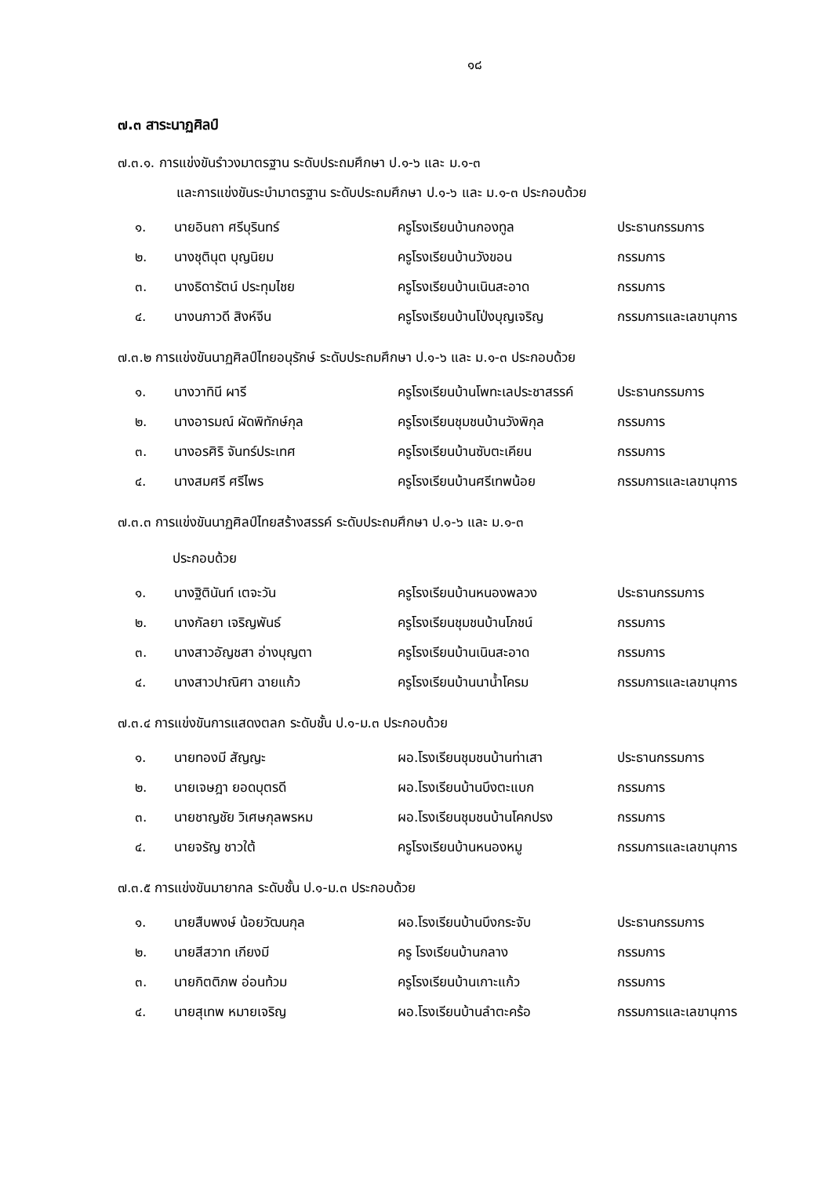๑๘
๗.๓ สาระนาฏศิลป์
๗.๓.๑. การแข่งขันรำวงมาตรฐาน ระดับประถมศึกษา ป.๑-๖ และ ม.๑-๓
และการแข่งขันระบำมาตรฐาน ระดับประถมศึกษา ป.๑-๖ และ ม.๑-๓ ประกอบด้วย
| ๑. | นายอินถา ศรีบุรินทร์ | ครูโรงเรียนบ้านกองทูล | ประธานกรรมการ |
| ๒. | นางชุตินุต บุญนิยม | ครูโรงเรียนบ้านวังขอน | กรรมการ |
| ๓. | นางธิดารัตน์ ประทุมไชย | ครูโรงเรียนบ้านเนินสะอาด | กรรมการ |
| ๔. | นางนภาวดี สิงห์จีน | ครูโรงเรียนบ้านโป่งบุญเจริญ | กรรมการและเลขานุการ |
๗.๓.๒ การแข่งขันนาฏศิลป์ไทยอนุรักษ์ ระดับประถมศึกษา ป.๑-๖ และ ม.๑-๓ ประกอบด้วย
| ๑. | นางวาทินี ผารี | ครูโรงเรียนบ้านโพทะเลประชาสรรค์ | ประธานกรรมการ |
| ๒. | นางอารมณ์ ผัดพิทักษ์กุล | ครูโรงเรียนชุมชนบ้านวังพิกุล | กรรมการ |
| ๓. | นางอรศิริ จันทร์ประเทศ | ครูโรงเรียนบ้านซับตะเคียน | กรรมการ |
| ๔. | นางสมศรี ศรีไพร | ครูโรงเรียนบ้านศรีเทพน้อย | กรรมการและเลขานุการ |
๗.๓.๓ การแข่งขันนาฏศิลป์ไทยสร้างสรรค์ ระดับประถมศึกษา ป.๑-๖ และ ม.๑-๓
ประกอบด้วย
| ๑. | นางฐิตินันท์ เตจะวัน | ครูโรงเรียนบ้านหนองพลวง | ประธานกรรมการ |
| ๒. | นางกัลยา เจริญพันธ์ | ครูโรงเรียนชุมชนบ้านโภชน์ | กรรมการ |
| ๓. | นางสาวอัญชสา อ่างบุญตา | ครูโรงเรียนบ้านเนินสะอาด | กรรมการ |
| ๔. | นางสาวปาณิศา ฉายแก้ว | ครูโรงเรียนบ้านนาน้ำโครม | กรรมการและเลขานุการ |
๗.๓.๔ การแข่งขันการแสดงตลก ระดับชั้น ป.๑-ม.๓ ประกอบด้วย
| ๑. | นายทองมี สัญญะ | ผอ.โรงเรียนชุมชนบ้านท่าเสา | ประธานกรรมการ |
| ๒. | นายเจษฎา ยอดบุตรดี | ผอ.โรงเรียนบ้านบึงตะแบก | กรรมการ |
| ๓. | นายชาญชัย วิเศษกุลพรหม | ผอ.โรงเรียนชุมชนบ้านโคกปรง | กรรมการ |
| ๔. | นายจรัญ ชาวใต้ | ครูโรงเรียนบ้านหนองหมู | กรรมการและเลขานุการ |
๗.๓.๕ การแข่งขันมายากล ระดับชั้น ป.๑-ม.๓ ประกอบด้วย
| ๑. | นายสืบพงษ์ น้อยวัฒนกุล | ผอ.โรงเรียนบ้านบึงกระจับ | ประธานกรรมการ |
| ๒. | นายสีสวาท เกียงมี | ครู โรงเรียนบ้านกลาง | กรรมการ |
| ๓. | นายกิตติภพ อ่อนท้วม | ครูโรงเรียนบ้านเกาะแก้ว | กรรมการ |
| ๔. | นายสุเทพ หมายเจริญ | ผอ.โรงเรียนบ้านลำตะคร้อ | กรรมการและเลขานุการ |